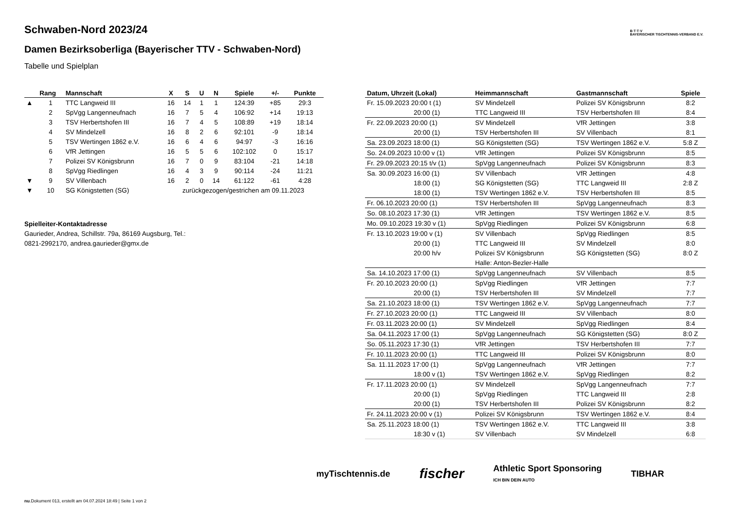B·T·T·V
BAYERISCHER TISCHTENNIS-VERBAND E.V.
Schwaben-Nord 2023/24
Damen Bezirksoberliga (Bayerischer TTV - Schwaben-Nord)
Tabelle und Spielplan
| | Rang | Mannschaft | X | S | U | N | Spiele | +/- | Punkte |
| --- | --- | --- | --- | --- | --- | --- | --- | --- | --- |
| ▲ | 1 | TTC Langweid III | 16 | 14 | 1 | 1 | 124:39 | +85 | 29:3 |
| | 2 | SpVgg Langenneufnach | 16 | 7 | 5 | 4 | 106:92 | +14 | 19:13 |
| | 3 | TSV Herbertshofen III | 16 | 7 | 4 | 5 | 108:89 | +19 | 18:14 |
| | 4 | SV Mindelzell | 16 | 8 | 2 | 6 | 92:101 | -9 | 18:14 |
| | 5 | TSV Wertingen 1862 e.V. | 16 | 6 | 4 | 6 | 94:97 | -3 | 16:16 |
| | 6 | VfR Jettingen | 16 | 5 | 5 | 6 | 102:102 | 0 | 15:17 |
| | 7 | Polizei SV Königsbrunn | 16 | 7 | 0 | 9 | 83:104 | -21 | 14:18 |
| | 8 | SpVgg Riedlingen | 16 | 4 | 3 | 9 | 90:114 | -24 | 11:21 |
| ▼ | 9 | SV Villenbach | 16 | 2 | 0 | 14 | 61:122 | -61 | 4:28 |
| ▼ | 10 | SG Königstetten (SG) | zurückgezogen/gestrichen am 09.11.2023 | | | | | | |
Spielleiter-Kontaktadresse
Gaurieder, Andrea, Schillstr. 79a, 86169 Augsburg, Tel.:
0821-2992170, andrea.gaurieder@gmx.de
| Datum, Uhrzeit (Lokal) | Heimmannschaft | Gastmannschaft | Spiele |
| --- | --- | --- | --- |
| Fr. 15.09.2023 20:00 t (1) | SV Mindelzell | Polizei SV Königsbrunn | 8:2 |
| 20:00 (1) | TTC Langweid III | TSV Herbertshofen III | 8:4 |
| Fr. 22.09.2023 20:00 (1) | SV Mindelzell | VfR Jettingen | 3:8 |
| 20:00 (1) | TSV Herbertshofen III | SV Villenbach | 8:1 |
| Sa. 23.09.2023 18:00 (1) | SG Königstetten (SG) | TSV Wertingen 1862 e.V. | 5:8 Z |
| So. 24.09.2023 10:00 v (1) | VfR Jettingen | Polizei SV Königsbrunn | 8:5 |
| Fr. 29.09.2023 20:15 t/v (1) | SpVgg Langenneufnach | Polizei SV Königsbrunn | 8:3 |
| Sa. 30.09.2023 16:00 (1) | SV Villenbach | VfR Jettingen | 4:8 |
| 18:00 (1) | SG Königstetten (SG) | TTC Langweid III | 2:8 Z |
| 18:00 (1) | TSV Wertingen 1862 e.V. | TSV Herbertshofen III | 8:5 |
| Fr. 06.10.2023 20:00 (1) | TSV Herbertshofen III | SpVgg Langenneufnach | 8:3 |
| So. 08.10.2023 17:30 (1) | VfR Jettingen | TSV Wertingen 1862 e.V. | 8:5 |
| Mo. 09.10.2023 19:30 v (1) | SpVgg Riedlingen | Polizei SV Königsbrunn | 6:8 |
| Fr. 13.10.2023 19:00 v (1) | SV Villenbach | SpVgg Riedlingen | 8:5 |
| 20:00 (1) | TTC Langweid III | SV Mindelzell | 8:0 |
| 20:00 h/v | Polizei SV Königsbrunn | SG Königstetten (SG) | 8:0 Z |
| | Halle: Anton-Bezler-Halle | | |
| Sa. 14.10.2023 17:00 (1) | SpVgg Langenneufnach | SV Villenbach | 8:5 |
| Fr. 20.10.2023 20:00 (1) | SpVgg Riedlingen | VfR Jettingen | 7:7 |
| 20:00 (1) | TSV Herbertshofen III | SV Mindelzell | 7:7 |
| Sa. 21.10.2023 18:00 (1) | TSV Wertingen 1862 e.V. | SpVgg Langenneufnach | 7:7 |
| Fr. 27.10.2023 20:00 (1) | TTC Langweid III | SV Villenbach | 8:0 |
| Fr. 03.11.2023 20:00 (1) | SV Mindelzell | SpVgg Riedlingen | 8:4 |
| Sa. 04.11.2023 17:00 (1) | SpVgg Langenneufnach | SG Königstetten (SG) | 8:0 Z |
| So. 05.11.2023 17:30 (1) | VfR Jettingen | TSV Herbertshofen III | 7:7 |
| Fr. 10.11.2023 20:00 (1) | TTC Langweid III | Polizei SV Königsbrunn | 8:0 |
| Sa. 11.11.2023 17:00 (1) | SpVgg Langenneufnach | VfR Jettingen | 7:7 |
| 18:00 v (1) | TSV Wertingen 1862 e.V. | SpVgg Riedlingen | 8:2 |
| Fr. 17.11.2023 20:00 (1) | SV Mindelzell | SpVgg Langenneufnach | 7:7 |
| 20:00 (1) | SpVgg Riedlingen | TTC Langweid III | 2:8 |
| 20:00 (1) | TSV Herbertshofen III | Polizei SV Königsbrunn | 8:2 |
| Fr. 24.11.2023 20:00 v (1) | Polizei SV Königsbrunn | TSV Wertingen 1862 e.V. | 8:4 |
| Sa. 25.11.2023 18:00 (1) | TSV Wertingen 1862 e.V. | TTC Langweid III | 3:8 |
| 18:30 v (1) | SV Villenbach | SV Mindelzell | 6:8 |
myTischtennis.de fischer Athletic Sport Sponsoring
ICH BIN DEIN AUTO TIBHAR
nu.Dokument 013, erstellt am 04.07.2024 18:49 | Seite 1 von 2